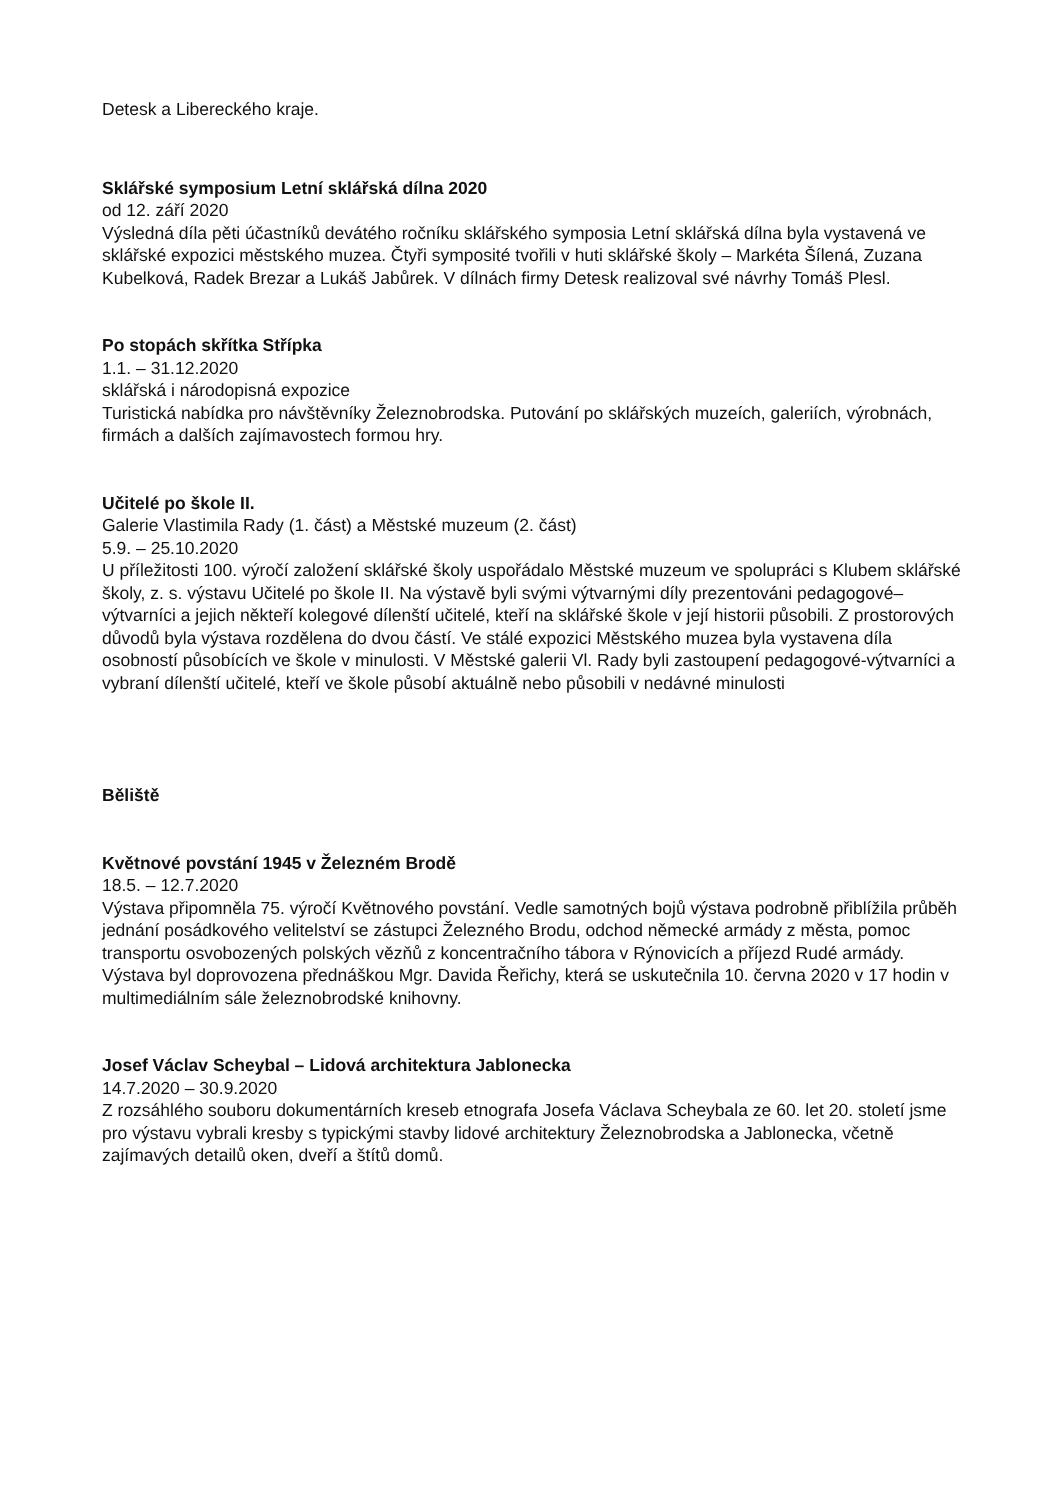Detesk a Libereckého kraje.
Sklářské symposium Letní sklářská dílna 2020
od 12. září 2020
Výsledná díla pěti účastníků devátého ročníku sklářského symposia Letní sklářská dílna byla vystavená ve sklářské expozici městského muzea. Čtyři symposité tvořili v huti sklářské školy – Markéta Šílená, Zuzana Kubelková, Radek Brezar a Lukáš Jabůrek. V dílnách firmy Detesk realizoval své návrhy Tomáš Plesl.
Po stopách skřítka Střípka
1.1. – 31.12.2020
sklářská i národopisná expozice
Turistická nabídka pro návštěvníky Železnobrodska. Putování po sklářských muzeích, galeriích, výrobnách, firmách a dalších zajímavostech formou hry.
Učitelé po škole II.
Galerie Vlastimila Rady (1. část) a Městské muzeum (2. část)
5.9. – 25.10.2020
U příležitosti 100. výročí založení sklářské školy uspořádalo Městské muzeum ve spolupráci s Klubem sklářské školy, z. s. výstavu Učitelé po škole II. Na výstavě byli svými výtvarnými díly prezentováni pedagogové–výtvarníci a jejich někteří kolegové dílenští učitelé, kteří na sklářské škole v její historii působili. Z prostorových důvodů byla výstava rozdělena do dvou částí. Ve stálé expozici Městského muzea byla vystavena díla osobností působících ve škole v minulosti. V Městské galerii Vl. Rady byli zastoupení pedagogové-výtvarníci a vybraní dílenští učitelé, kteří ve škole působí aktuálně nebo působili v nedávné minulosti
Běliště
Květnové povstání 1945 v Železném Brodě
18.5. – 12.7.2020
Výstava připomněla 75. výročí Květnového povstání. Vedle samotných bojů výstava podrobně přiblížila průběh jednání posádkového velitelství se zástupci Železného Brodu, odchod německé armády z města, pomoc transportu osvobozených polských vězňů z koncentračního tábora v Rýnovicích a příjezd Rudé armády. Výstava byl doprovozena přednáškou Mgr. Davida Řeřichy, která se uskutečnila 10. června 2020 v 17 hodin v multimediálním sále železnobrodské knihovny.
Josef Václav Scheybal – Lidová architektura Jablonecka
14.7.2020 – 30.9.2020
Z rozsáhlého souboru dokumentárních kreseb etnografa Josefa Václava Scheybala ze 60. let 20. století jsme pro výstavu vybrali kresby s typickými stavby lidové architektury Železnobrodska a Jablonecka, včetně zajímavých detailů oken, dveří a štítů domů.